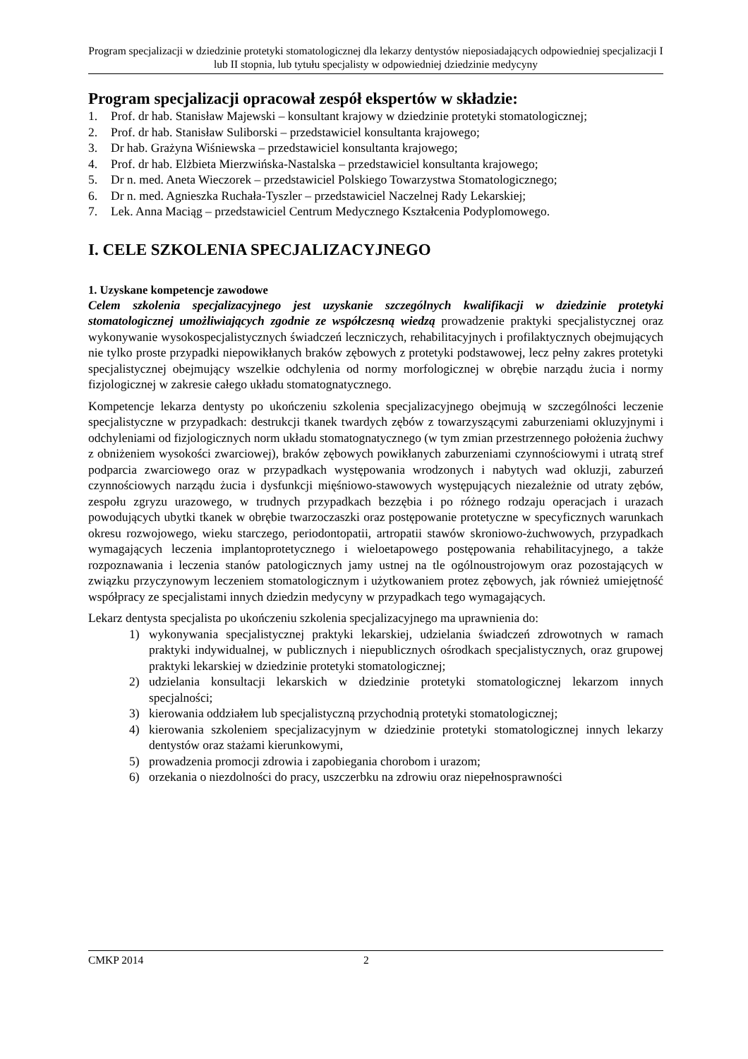Program specjalizacji w dziedzinie protetyki stomatologicznej dla lekarzy dentystów nieposiadających odpowiedniej specjalizacji I lub II stopnia, lub tytułu specjalisty w odpowiedniej dziedzinie medycyny
Program specjalizacji opracował zespół ekspertów w składzie:
1. Prof. dr hab. Stanisław Majewski – konsultant krajowy w dziedzinie protetyki stomatologicznej;
2. Prof. dr hab. Stanisław Suliborski – przedstawiciel konsultanta krajowego;
3. Dr hab. Grażyna Wiśniewska – przedstawiciel konsultanta krajowego;
4. Prof. dr hab. Elżbieta Mierzwińska-Nastalska – przedstawiciel konsultanta krajowego;
5. Dr n. med. Aneta Wieczorek – przedstawiciel Polskiego Towarzystwa Stomatologicznego;
6. Dr n. med. Agnieszka Ruchała-Tyszler – przedstawiciel Naczelnej Rady Lekarskiej;
7. Lek. Anna Maciąg – przedstawiciel Centrum Medycznego Kształcenia Podyplomowego.
I. CELE SZKOLENIA SPECJALIZACYJNEGO
1. Uzyskane kompetencje zawodowe
Celem szkolenia specjalizacyjnego jest uzyskanie szczególnych kwalifikacji w dziedzinie protetyki stomatologicznej umożliwiających zgodnie ze współczesną wiedzą prowadzenie praktyki specjalistycznej oraz wykonywanie wysokospecjalistycznych świadczeń leczniczych, rehabilitacyjnych i profilaktycznych obejmujących nie tylko proste przypadki niepowikłanych braków zębowych z protetyki podstawowej, lecz pełny zakres protetyki specjalistycznej obejmujący wszelkie odchylenia od normy morfologicznej w obrębie narządu żucia i normy fizjologicznej w zakresie całego układu stomatognatycznego.
Kompetencje lekarza dentysty po ukończeniu szkolenia specjalizacyjnego obejmują w szczególności leczenie specjalistyczne w przypadkach: destrukcji tkanek twardych zębów z towarzyszącymi zaburzeniami okluzyjnymi i odchyleniami od fizjologicznych norm układu stomatognatycznego (w tym zmian przestrzennego położenia żuchwy z obniżeniem wysokości zwarciowej), braków zębowych powikłanych zaburzeniami czynnościowymi i utratą stref podparcia zwarciowego oraz w przypadkach występowania wrodzonych i nabytych wad okluzji, zaburzeń czynnościowych narządu żucia i dysfunkcji mięśniowo-stawowych występujących niezależnie od utraty zębów, zespołu zgryzu urazowego, w trudnych przypadkach bezzębia i po różnego rodzaju operacjach i urazach powodujących ubytki tkanek w obrębie twarzoczaszki oraz postępowanie protetyczne w specyficznych warunkach okresu rozwojowego, wieku starczego, periodontopatii, artropatii stawów skroniowo-żuchwowych, przypadkach wymagających leczenia implantoprotetycznego i wieloetapowego postępowania rehabilitacyjnego, a także rozpoznawania i leczenia stanów patologicznych jamy ustnej na tle ogólnoustrojowym oraz pozostających w związku przyczynowym leczeniem stomatologicznym i użytkowaniem protez zębowych, jak również umiejętność współpracy ze specjalistami innych dziedzin medycyny w przypadkach tego wymagających.
Lekarz dentysta specjalista po ukończeniu szkolenia specjalizacyjnego ma uprawnienia do:
1) wykonywania specjalistycznej praktyki lekarskiej, udzielania świadczeń zdrowotnych w ramach praktyki indywidualnej, w publicznych i niepublicznych ośrodkach specjalistycznych, oraz grupowej praktyki lekarskiej w dziedzinie protetyki stomatologicznej;
2) udzielania konsultacji lekarskich w dziedzinie protetyki stomatologicznej lekarzom innych specjalności;
3) kierowania oddziałem lub specjalistyczną przychodnią protetyki stomatologicznej;
4) kierowania szkoleniem specjalizacyjnym w dziedzinie protetyki stomatologicznej innych lekarzy dentystów oraz stażami kierunkowymi,
5) prowadzenia promocji zdrowia i zapobiegania chorobom i urazom;
6) orzekania o niezdolności do pracy, uszczerbku na zdrowiu oraz niepełnosprawności
CMKP 2014 2